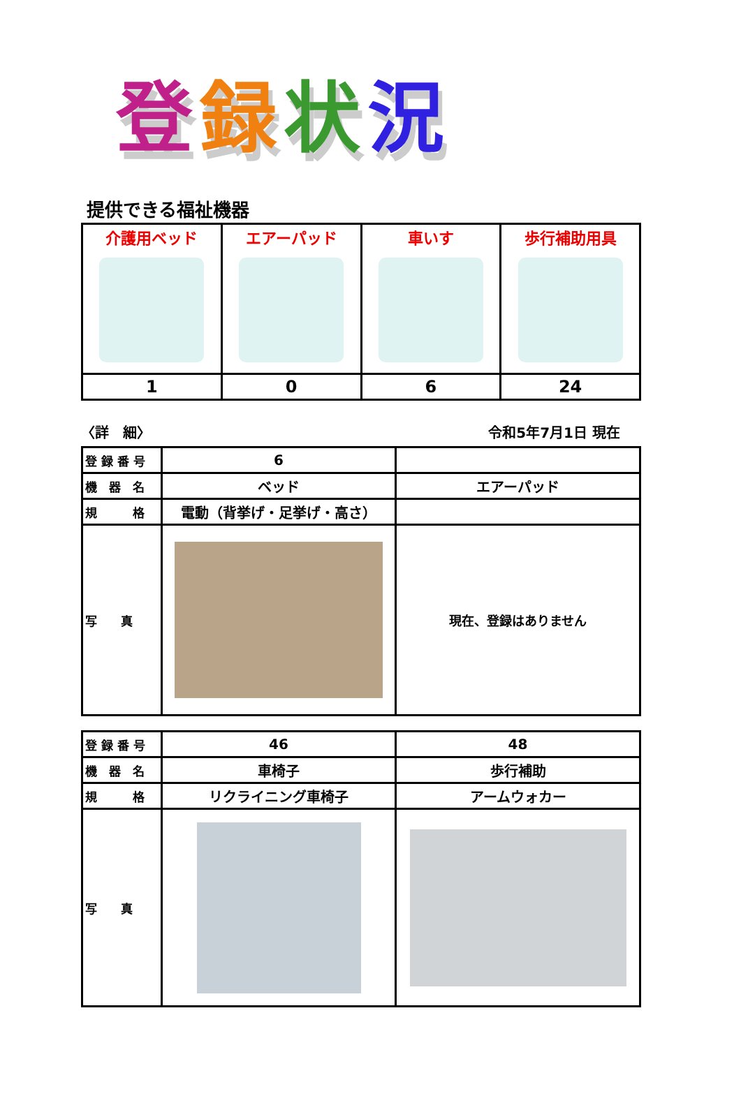登録状況
提供できる福祉機器
| 介護用ベッド | エアーパッド | 車いす | 歩行補助用具 |
| 1 | 0 | 6 | 24 |
〈詳　細〉 令和5年7月1日 現在
| 登 録 番 号 | 6 | |
| 機 器 名 | ベッド | エアーパッド |
| 規 格 | 電動（背挙げ・足挙げ・高さ） | |
| 写 真 | | 現在、登録はありません |
| 登 録 番 号 | 46 | 48 |
| 機 器 名 | 車椅子 | 歩行補助 |
| 規 格 | リクライニング車椅子 | アームウォカー |
| 写 真 | | |